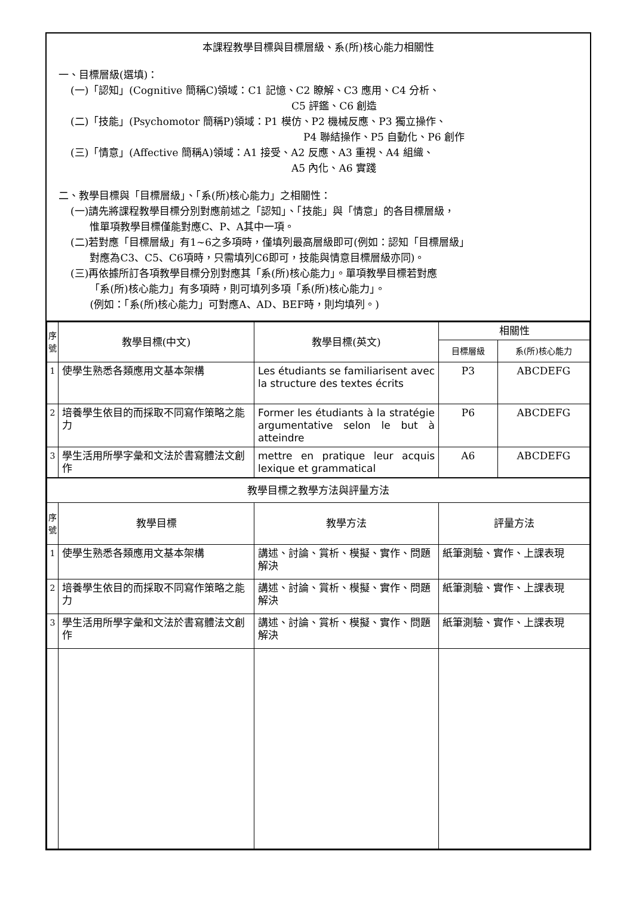本課程教學目標與目標層級、系(所)核心能力相關性
一、目標層級(選填)：
(一)「認知」(Cognitive 簡稱C)領域：C1 記憶、C2 瞭解、C3 應用、C4 分析、
C5 評鑑、C6 創造
(二)「技能」(Psychomotor 簡稱P)領域：P1 模仿、P2 機械反應、P3 獨立操作、
P4 聯結操作、P5 自動化、P6 創作
(三)「情意」(Affective 簡稱A)領域：A1 接受、A2 反應、A3 重視、A4 組織、
A5 內化、A6 實踐
二、教學目標與「目標層級」、「系(所)核心能力」之相關性：
(一)請先將課程教學目標分別對應前述之「認知」、「技能」與「情意」的各目標層級，
惟單項教學目標僅能對應C、P、A其中一項。
(二)若對應「目標層級」有1~6之多項時，僅填列最高層級即可(例如：認知「目標層級」
對應為C3、C5、C6項時，只需填列C6即可，技能與情意目標層級亦同)。
(三)再依據所訂各項教學目標分別對應其「系(所)核心能力」。單項教學目標若對應
「系(所)核心能力」有多項時，則可填列多項「系(所)核心能力」。
(例如：「系(所)核心能力」可對應A、AD、BEF時，則均填列。)
| 序號 | 教學目標(中文) | 教學目標(英文) | 相關性 | |
| --- | --- | --- | --- | --- |
| | | | 目標層級 | 系(所)核心能力 |
| 1 | 使學生熟悉各類應用文基本架構 | Les étudiants se familiarisent avec la structure des textes écrits | P3 | ABCDEFG |
| 2 | 培養學生依目的而採取不同寫作策略之能力 | Former les étudiants à la stratégie argumentative selon le but à atteindre | P6 | ABCDEFG |
| 3 | 學生活用所學字彙和文法於書寫體法文創作 | mettre en pratique leur acquis lexique et grammatical | A6 | ABCDEFG |
| 教學目標之教學方法與評量方法 | | | | |
| 序號 | 教學目標 | 教學方法 | 評量方法 | |
| 1 | 使學生熟悉各類應用文基本架構 | 講述、討論、賞析、模擬、實作、問題解決 | 紙筆測驗、實作、上課表現 | |
| 2 | 培養學生依目的而採取不同寫作策略之能力 | 講述、討論、賞析、模擬、實作、問題解決 | 紙筆測驗、實作、上課表現 | |
| 3 | 學生活用所學字彙和文法於書寫體法文創作 | 講述、討論、賞析、模擬、實作、問題解決 | 紙筆測驗、實作、上課表現 | |